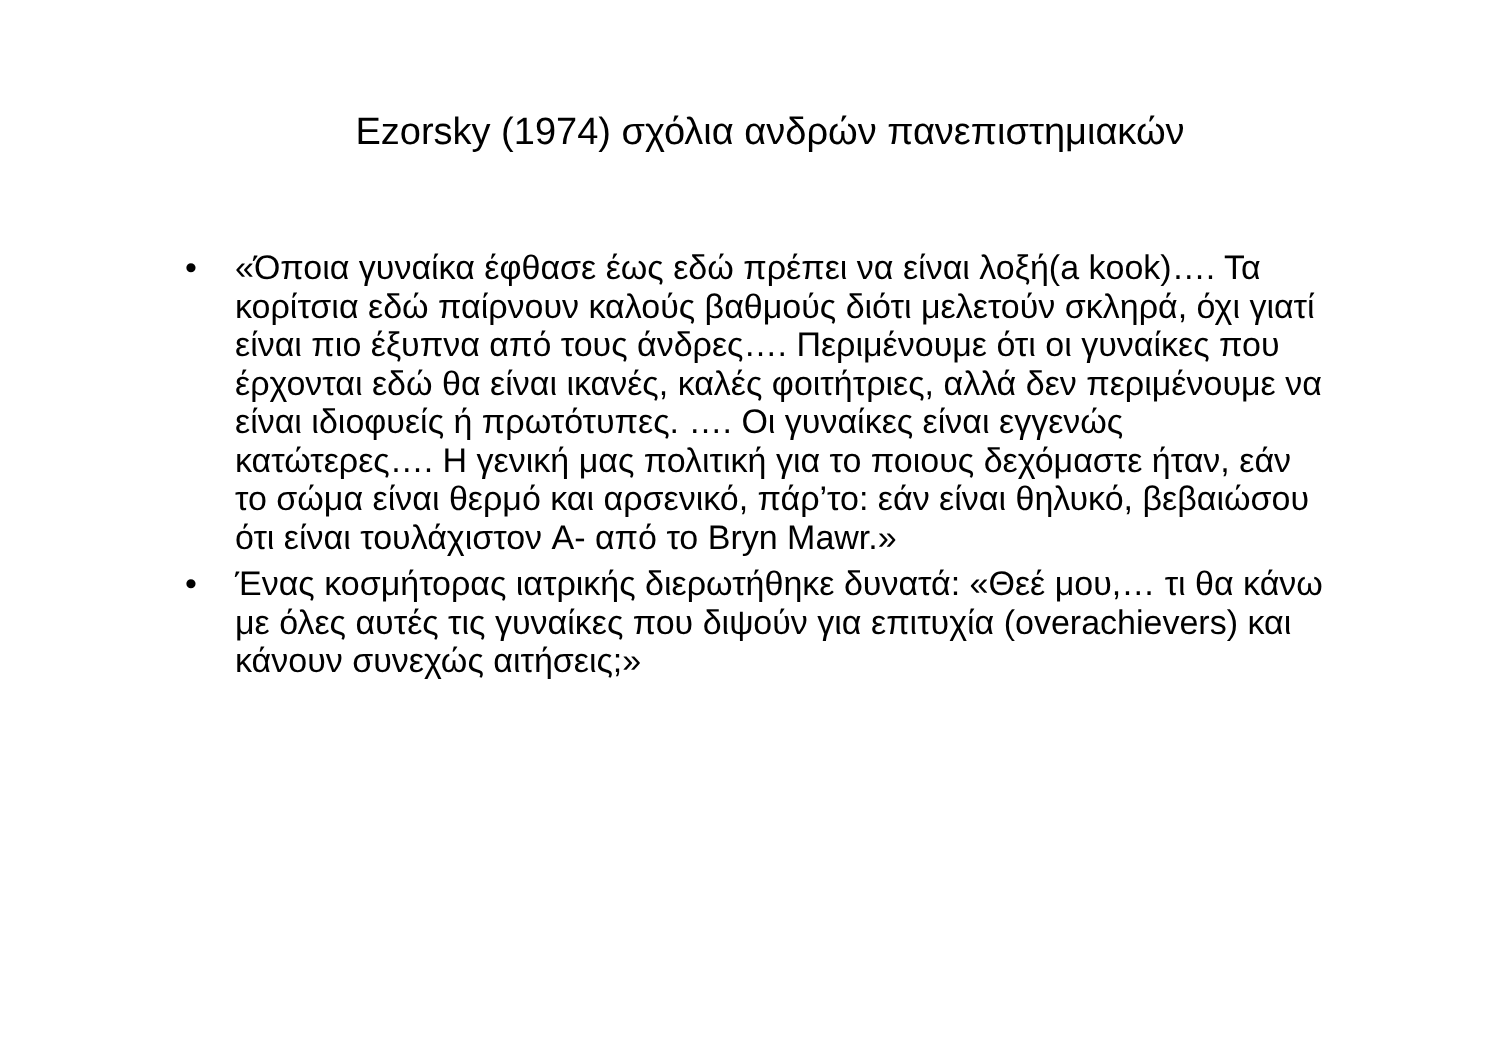Ezorsky (1974) σχόλια ανδρών πανεπιστημιακών
• «Όποια γυναίκα έφθασε έως εδώ πρέπει να είναι λοξή(a kook)…. Τα κορίτσια εδώ παίρνουν καλούς βαθμούς διότι μελετούν σκληρά, όχι γιατί είναι πιο έξυπνα από τους άνδρες…. Περιμένουμε ότι οι γυναίκες που έρχονται εδώ θα είναι ικανές, καλές φοιτήτριες, αλλά δεν περιμένουμε να είναι ιδιοφυείς ή πρωτότυπες. …. Οι γυναίκες είναι εγγενώς κατώτερες…. Η γενική μας πολιτική για το ποιους δεχόμαστε ήταν, εάν το σώμα είναι θερμό και αρσενικό, πάρ’το: εάν είναι θηλυκό, βεβαιώσου ότι είναι τουλάχιστον A- από το Bryn Mawr.»
• Ένας κοσμήτορας ιατρικής διερωτήθηκε δυνατά: «Θεέ μου,… τι θα κάνω με όλες αυτές τις γυναίκες που διψούν για επιτυχία (overachievers) και κάνουν συνεχώς αιτήσεις;»